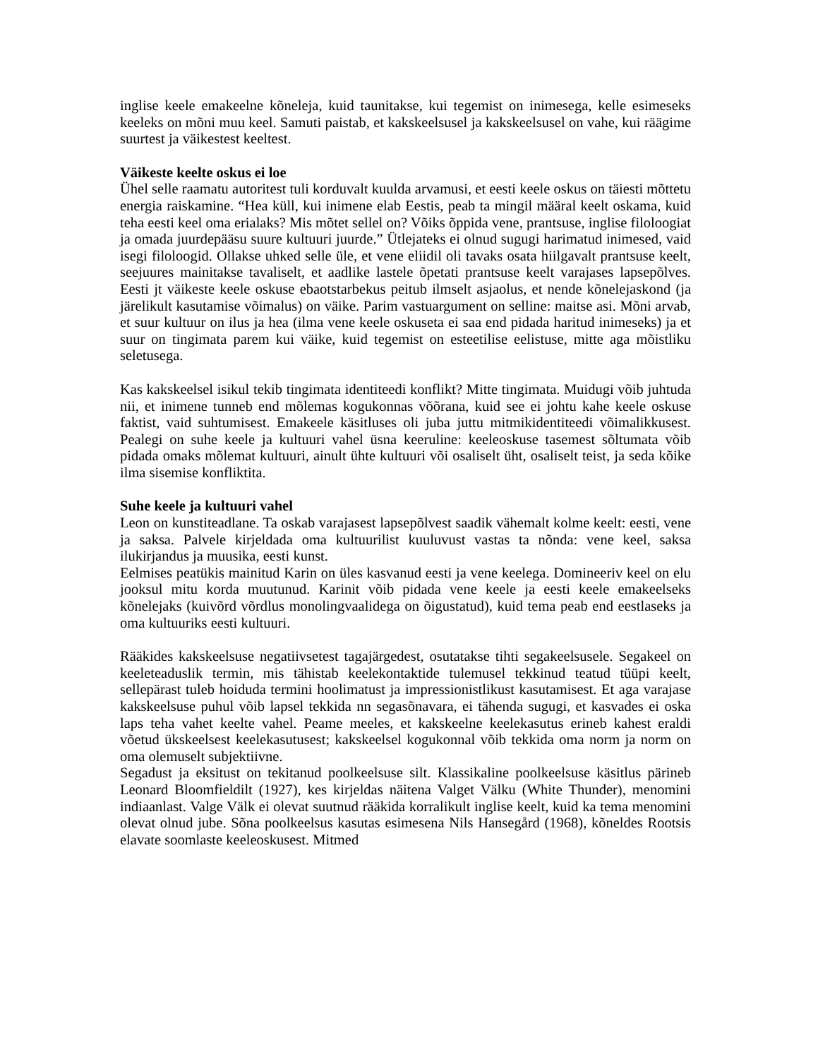inglise keele emakeelne kõneleja, kuid taunitakse, kui tegemist on inimesega, kelle esimeseks keeleks on mõni muu keel. Samuti paistab, et kakskeelsusel ja kakskeelsusel on vahe, kui räägime suurtest ja väikestest keeltest.
Väikeste keelte oskus ei loe
Ühel selle raamatu autoritest tuli korduvalt kuulda arvamusi, et eesti keele oskus on täiesti mõttetu energia raiskamine. “Hea küll, kui inimene elab Eestis, peab ta mingil määral keelt oskama, kuid teha eesti keel oma erialaks? Mis mõtet sellel on? Võiks õppida vene, prantsuse, inglise filoloogiat ja omada juurdepääsu suure kultuuri juurde.” Ütlejateks ei olnud sugugi harimatud inimesed, vaid isegi filoloogid. Ollakse uhked selle üle, et vene eliidil oli tavaks osata hiilgavalt prantsuse keelt, seejuures mainitakse tavaliselt, et aadlike lastele õpetati prantsuse keelt varajases lapsepõlves. Eesti jt väikeste keele oskuse ebaotstarbekus peitub ilmselt asjaolus, et nende kõnelejaskond (ja järelikult kasutamise võimalus) on väike. Parim vastuargument on selline: maitse asi. Mõni arvab, et suur kultuur on ilus ja hea (ilma vene keele oskuseta ei saa end pidada haritud inimeseks) ja et suur on tingimata parem kui väike, kuid tegemist on esteetilise eelistuse, mitte aga mõistliku seletusega.
Kas kakskeelsel isikul tekib tingimata identiteedi konflikt? Mitte tingimata. Muidugi võib juhtuda nii, et inimene tunneb end mõlemas kogukonnas võõrana, kuid see ei johtu kahe keele oskuse faktist, vaid suhtumisest. Emakeele käsitluses oli juba juttu mitmikidentiteedi võimalikkusest. Pealegi on suhe keele ja kultuuri vahel üsna keeruline: keeleoskuse tasemest sõltumata võib pidada omaks mõlemat kultuuri, ainult ühte kultuuri või osaliselt üht, osaliselt teist, ja seda kõike ilma sisemise konfliktita.
Suhe keele ja kultuuri vahel
Leon on kunstiteadlane. Ta oskab varajasest lapsepõlvest saadik vähemalt kolme keelt: eesti, vene ja saksa. Palvele kirjeldada oma kultuurilist kuuluvust vastas ta nõnda: vene keel, saksa ilukirjandus ja muusika, eesti kunst.
Eelmises peatükis mainitud Karin on üles kasvanud eesti ja vene keelega. Domineeriv keel on elu jooksul mitu korda muutunud. Karinit võib pidada vene keele ja eesti keele emakeelseks kõnelejaks (kuivõrd võrdlus monolingvaalidega on õigustatud), kuid tema peab end eestlaseks ja oma kultuuriks eesti kultuuri.
Rääkides kakskeelsuse negatiivsetest tagajärgedest, osutatakse tihti segakeelsusele. Segakeel on keeleteaduslik termin, mis tähistab keelekontaktide tulemusel tekkinud teatud tüüpi keelt, sellepärast tuleb hoiduda termini hoolimatust ja impressionistlikust kasutamisest. Et aga varajase kakskeelsuse puhul võib lapsel tekkida nn segasõnavara, ei tähenda sugugi, et kasvades ei oska laps teha vahet keelte vahel. Peame meeles, et kakskeelne keelekasutus erineb kahest eraldi võetud ükskeelsest keelekasutusest; kakskeelsel kogukonnal võib tekkida oma norm ja norm on oma olemuselt subjektiivne.
Segadust ja eksitust on tekitanud poolkeelsuse silt. Klassikaline poolkeelsuse käsitlus pärineb Leonard Bloomfieldilt (1927), kes kirjeldas näitena Valget Välku (White Thunder), menomini indiaanlast. Valge Välk ei olevat suutnud rääkida korralikult inglise keelt, kuid ka tema menomini olevat olnud jube. Sõna poolkeelsus kasutas esimesena Nils Hansegård (1968), kõneldes Rootsis elavate soomlaste keeleoskusest. Mitmed